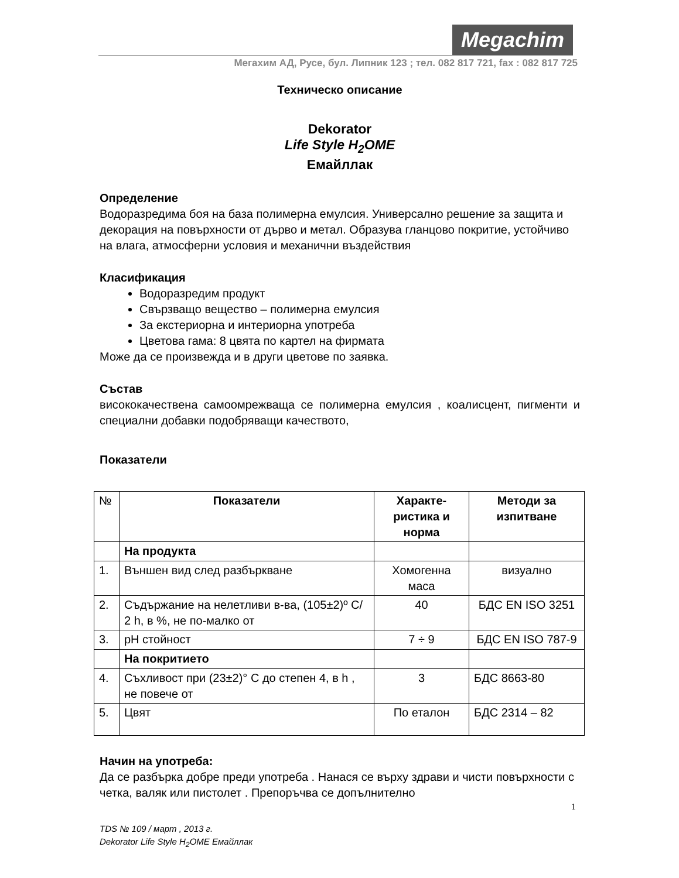Megachim
Мегахим АД, Русе, бул. Липник 123 ; тел. 082 817 721, fax : 082 817 725
Техническо описание
Dekorator
Life Style H<sub>2</sub>OME
Емайллак
Определение
Водоразредима боя на база полимерна емулсия. Универсално решение за защита и декорация на повърхности от дърво и метал. Образува гланцово покритие, устойчиво на влага, атмосферни условия и механични въздействия
Класификация
Водоразредим продукт
Свързващо вещество – полимерна емулсия
За екстериорна и интериорна употреба
Цветова гама: 8 цвята по картел на фирмата
Може да се произвежда и в други цветове по заявка.
Състав
висококачествена самоомрежваща се полимерна емулсия , коалисцент, пигменти и специални добавки подобряващи качеството,
Показатели
| № | Показатели | Характе-ристика и норма | Методи за изпитване |
| | На продукта | | |
| 1. | Външен вид след разбъркване | Хомогенна маса | визуално |
| 2. | Съдържание на нелетливи в-ва, (105±2)º C/ 2 h, в %, не по-малко от | 40 | БДС EN ISO 3251 |
| 3. | pH стойност | 7 ÷ 9 | БДС EN ISO 787-9 |
| | На покритието | | |
| 4. | Съхливост при (23±2)° C до степен 4, в h , не повече от | 3 | БДС 8663-80 |
| 5. | Цвят | По еталон | БДС 2314 – 82 |
Начин на употреба:
Да се разбърка добре преди употреба . Нанася се върху здрави и чисти повърхности с четка, валяк или пистолет . Препоръчва се допълнително
1
TDS № 109 / март , 2013 г.
Dekorator Life Style H<sub>2</sub>OME Емайллак